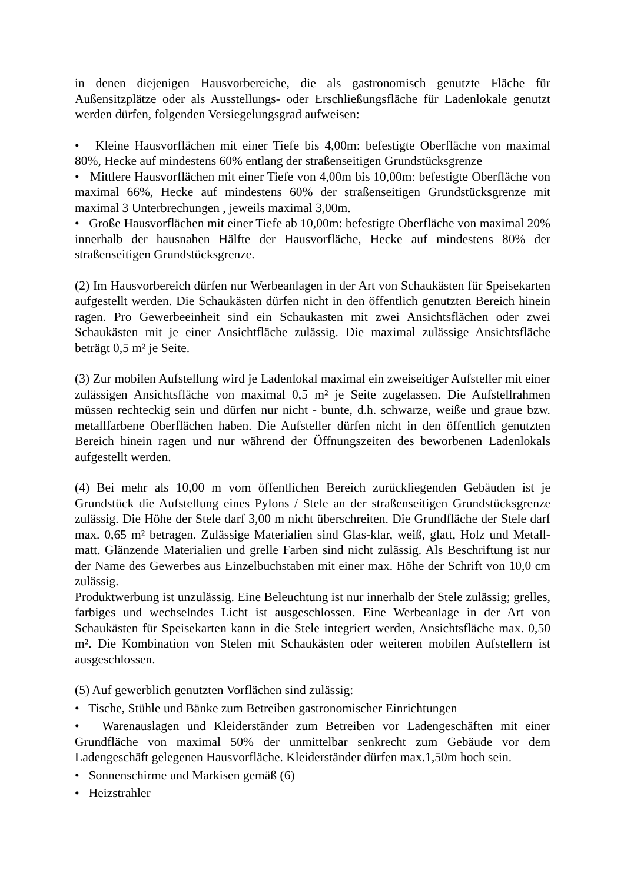in denen diejenigen Hausvorbereiche, die als gastronomisch genutzte Fläche für Außensitzplätze oder als Ausstellungs- oder Erschließungsfläche für Ladenlokale genutzt werden dürfen, folgenden Versiegelungsgrad aufweisen:
• Kleine Hausvorflächen mit einer Tiefe bis 4,00m: befestigte Oberfläche von maximal 80%, Hecke auf mindestens 60% entlang der straßenseitigen Grundstücksgrenze
• Mittlere Hausvorflächen mit einer Tiefe von 4,00m bis 10,00m: befestigte Oberfläche von maximal 66%, Hecke auf mindestens 60% der straßenseitigen Grundstücksgrenze mit maximal 3 Unterbrechungen , jeweils maximal 3,00m.
• Große Hausvorflächen mit einer Tiefe ab 10,00m: befestigte Oberfläche von maximal 20% innerhalb der hausnahen Hälfte der Hausvorfläche, Hecke auf mindestens 80% der straßenseitigen Grundstücksgrenze.
(2) Im Hausvorbereich dürfen nur Werbeanlagen in der Art von Schaukästen für Speisekarten aufgestellt werden. Die Schaukästen dürfen nicht in den öffentlich genutzten Bereich hinein ragen. Pro Gewerbeeinheit sind ein Schaukasten mit zwei Ansichtsflächen oder zwei Schaukästen mit je einer Ansichtfläche zulässig. Die maximal zulässige Ansichtsfläche beträgt 0,5 m² je Seite.
(3) Zur mobilen Aufstellung wird je Ladenlokal maximal ein zweiseitiger Aufsteller mit einer zulässigen Ansichtsfläche von maximal 0,5 m² je Seite zugelassen. Die Aufstellrahmen müssen rechteckig sein und dürfen nur nicht - bunte, d.h. schwarze, weiße und graue bzw. metallfarbene Oberflächen haben. Die Aufsteller dürfen nicht in den öffentlich genutzten Bereich hinein ragen und nur während der Öffnungszeiten des beworbenen Ladenlokals aufgestellt werden.
(4) Bei mehr als 10,00 m vom öffentlichen Bereich zurückliegenden Gebäuden ist je Grundstück die Aufstellung eines Pylons / Stele an der straßenseitigen Grundstücksgrenze zulässig. Die Höhe der Stele darf 3,00 m nicht überschreiten. Die Grundfläche der Stele darf max. 0,65 m² betragen. Zulässige Materialien sind Glas-klar, weiß, glatt, Holz und Metall- matt. Glänzende Materialien und grelle Farben sind nicht zulässig. Als Beschriftung ist nur der Name des Gewerbes aus Einzelbuchstaben mit einer max. Höhe der Schrift von 10,0 cm zulässig.
Produktwerbung ist unzulässig. Eine Beleuchtung ist nur innerhalb der Stele zulässig; grelles, farbiges und wechselndes Licht ist ausgeschlossen. Eine Werbeanlage in der Art von Schaukästen für Speisekarten kann in die Stele integriert werden, Ansichtsfläche max. 0,50 m². Die Kombination von Stelen mit Schaukästen oder weiteren mobilen Aufstellern ist ausgeschlossen.
(5) Auf gewerblich genutzten Vorflächen sind zulässig:
• Tische, Stühle und Bänke zum Betreiben gastronomischer Einrichtungen
• Warenauslagen und Kleiderständer zum Betreiben vor Ladengeschäften mit einer Grundfläche von maximal 50% der unmittelbar senkrecht zum Gebäude vor dem Ladengeschäft gelegenen Hausvorfläche. Kleiderständer dürfen max.1,50m hoch sein.
• Sonnenschirme und Markisen gemäß (6)
• Heizstrahler